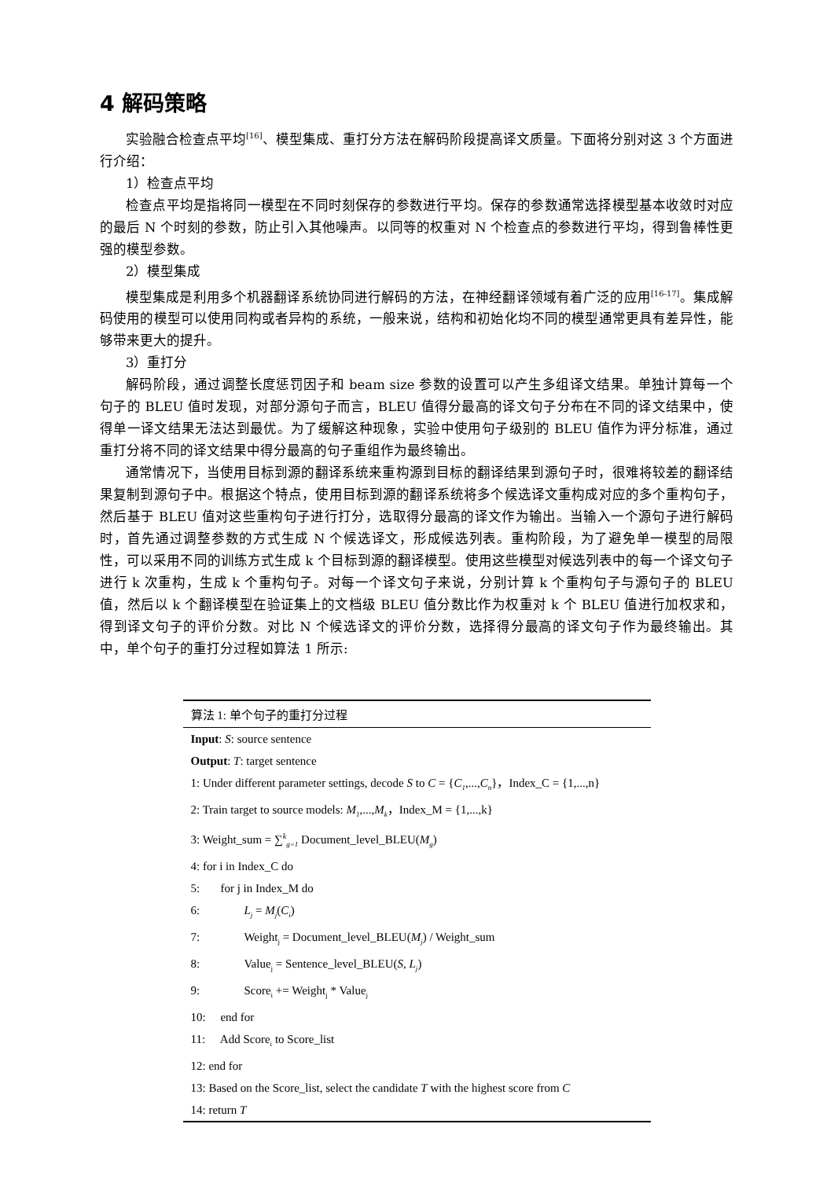4 解码策略
实验融合检查点平均<sup>[16]</sup>、模型集成、重打分方法在解码阶段提高译文质量。下面将分别对这 3 个方面进行介绍：
1）检查点平均
检查点平均是指将同一模型在不同时刻保存的参数进行平均。保存的参数通常选择模型基本收敛时对应的最后 N 个时刻的参数，防止引入其他噪声。以同等的权重对 N 个检查点的参数进行平均，得到鲁棒性更强的模型参数。
2）模型集成
模型集成是利用多个机器翻译系统协同进行解码的方法，在神经翻译领域有着广泛的应用<sup>[16-17]</sup>。集成解码使用的模型可以使用同构或者异构的系统，一般来说，结构和初始化均不同的模型通常更具有差异性，能够带来更大的提升。
3）重打分
解码阶段，通过调整长度惩罚因子和 beam size 参数的设置可以产生多组译文结果。单独计算每一个句子的 BLEU 值时发现，对部分源句子而言，BLEU 值得分最高的译文句子分布在不同的译文结果中，使得单一译文结果无法达到最优。为了缓解这种现象，实验中使用句子级别的 BLEU 值作为评分标准，通过重打分将不同的译文结果中得分最高的句子重组作为最终输出。
通常情况下，当使用目标到源的翻译系统来重构源到目标的翻译结果到源句子时，很难将较差的翻译结果复制到源句子中。根据这个特点，使用目标到源的翻译系统将多个候选译文重构成对应的多个重构句子，然后基于 BLEU 值对这些重构句子进行打分，选取得分最高的译文作为输出。当输入一个源句子进行解码时，首先通过调整参数的方式生成 N 个候选译文，形成候选列表。重构阶段，为了避免单一模型的局限性，可以采用不同的训练方式生成 k 个目标到源的翻译模型。使用这些模型对候选列表中的每一个译文句子进行 k 次重构，生成 k 个重构句子。对每一个译文句子来说，分别计算 k 个重构句子与源句子的 BLEU 值，然后以 k 个翻译模型在验证集上的文档级 BLEU 值分数比作为权重对 k 个 BLEU 值进行加权求和，得到译文句子的评价分数。对比 N 个候选译文的评价分数，选择得分最高的译文句子作为最终输出。其中，单个句子的重打分过程如算法 1 所示:
算法 1: 单个句子的重打分过程
Input: S: source sentence
Output: T: target sentence
1: Under different parameter settings, decode S to C = {C<sub>1</sub>,...,C<sub>n</sub>}，Index_C = {1,...,n}
2: Train target to source models: M<sub>1</sub>,...,M<sub>k</sub>，Index_M = {1,...,k}
3: Weight_sum = ∑<sup>k</sup><sub>g=1</sub> Document_level_BLEU(M<sub>g</sub>)
4: for i in Index_C do
5: for j in Index_M do
6: L<sub>j</sub> = M<sub>j</sub>(C<sub>i</sub>)
7: Weight<sub>j</sub> = Document_level_BLEU(M<sub>j</sub>) / Weight_sum
8: Value<sub>j</sub> = Sentence_level_BLEU(S, L<sub>j</sub>)
9: Score<sub>i</sub> += Weight<sub>j</sub> * Value<sub>j</sub>
10: end for
11: Add Score<sub>i</sub> to Score_list
12: end for
13: Based on the Score_list, select the candidate T with the highest score from C
14: return T